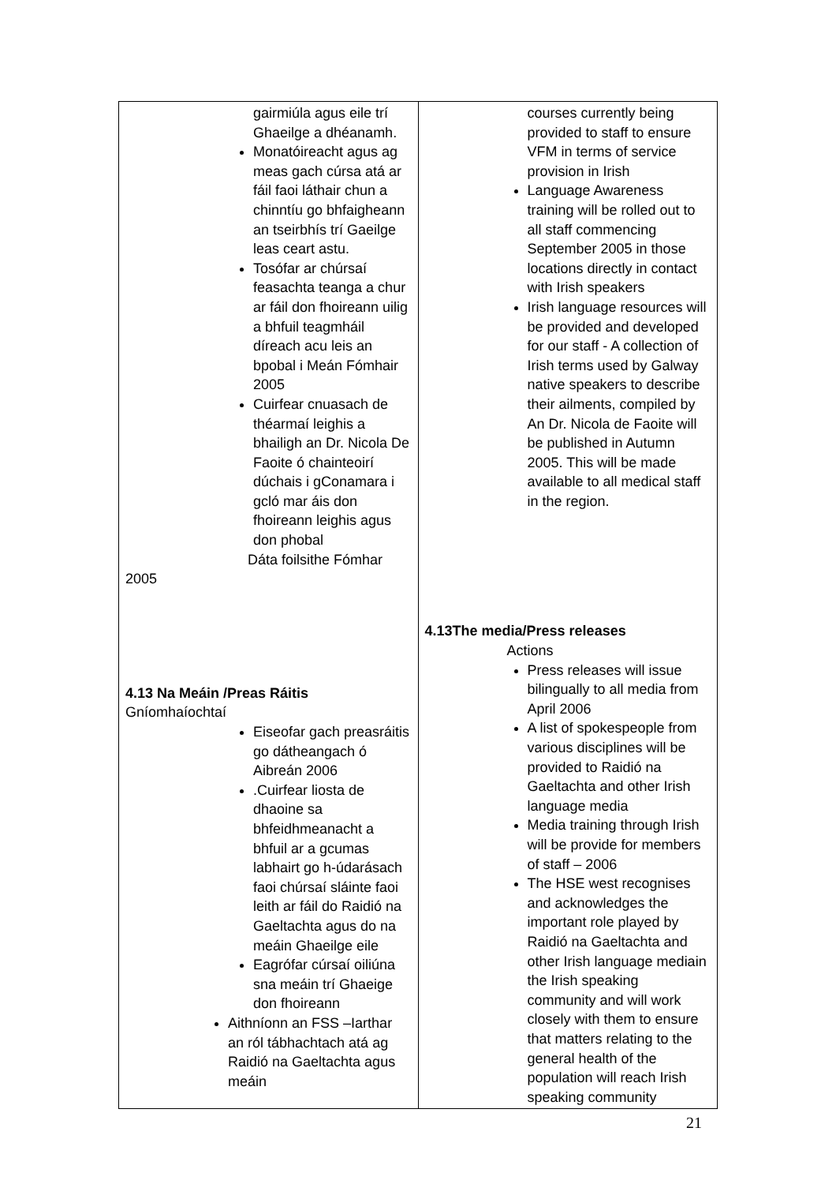| gairmiúla agus eile trí Ghaeilge a dhéanamh. Monatóireacht agus ag meas gach cúrsa atá ar fáil faoi láthair chun a chinntíu go bhfaigheann an tseirbhís trí Gaeilge leas ceart astu. Tosófar ar chúrsaí feasachta teanga a chur ar fáil don fhoireann uilig a bhfuil teagmháil díreach acu leis an bpobal i Meán Fómhair 2005 Cuirfear cnuasach de théarmaí leighis a bhailigh an Dr. Nicola De Faoite ó chainteoirí dúchais i gConamara i gcló mar áis don fhoireann leighis agus don phobal Dáta foilsithe Fómhar 2005 4.13 Na Meáin /Preas Ráitis Gníomhaíochtaí Eiseofar gach preasráitis go dátheangach ó Aibreán 2006 .Cuirfear liosta de dhaoine sa bhfeidhmeanacht a bhfuil ar a gcumas labhairt go h-údarásach faoi chúrsaí sláinte faoi leith ar fáil do Raidió na Gaeltachta agus do na meáin Ghaeilge eile Eagrófar cúrsaí oiliúna sna meáin trí Ghaeige don fhoireann Aithníonn an FSS –Iarthar an ról tábhachtach atá ag Raidió na Gaeltachta agus meáin | courses currently being provided to staff to ensure VFM in terms of service provision in Irish Language Awareness training will be rolled out to all staff commencing September 2005 in those locations directly in contact with Irish speakers Irish language resources will be provided and developed for our staff - A collection of Irish terms used by Galway native speakers to describe their ailments, compiled by An Dr. Nicola de Faoite will be published in Autumn 2005. This will be made available to all medical staff in the region. 4.13The media/Press releases Actions Press releases will issue bilingually to all media from April 2006 A list of spokespeople from various disciplines will be provided to Raidió na Gaeltachta and other Irish language media Media training through Irish will be provide for members of staff – 2006 The HSE west recognises and acknowledges the important role played by Raidió na Gaeltachta and other Irish language mediain the Irish speaking community and will work closely with them to ensure that matters relating to the general health of the population will reach Irish speaking community |
21